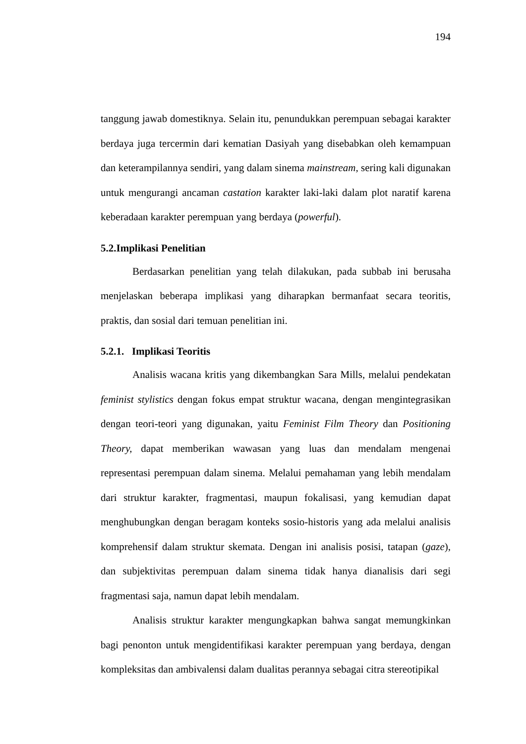194
tanggung jawab domestiknya. Selain itu, penundukkan perempuan sebagai karakter berdaya juga tercermin dari kematian Dasiyah yang disebabkan oleh kemampuan dan keterampilannya sendiri, yang dalam sinema mainstream, sering kali digunakan untuk mengurangi ancaman castation karakter laki-laki dalam plot naratif karena keberadaan karakter perempuan yang berdaya (powerful).
5.2.Implikasi Penelitian
Berdasarkan penelitian yang telah dilakukan, pada subbab ini berusaha menjelaskan beberapa implikasi yang diharapkan bermanfaat secara teoritis, praktis, dan sosial dari temuan penelitian ini.
5.2.1. Implikasi Teoritis
Analisis wacana kritis yang dikembangkan Sara Mills, melalui pendekatan feminist stylistics dengan fokus empat struktur wacana, dengan mengintegrasikan dengan teori-teori yang digunakan, yaitu Feminist Film Theory dan Positioning Theory, dapat memberikan wawasan yang luas dan mendalam mengenai representasi perempuan dalam sinema. Melalui pemahaman yang lebih mendalam dari struktur karakter, fragmentasi, maupun fokalisasi, yang kemudian dapat menghubungkan dengan beragam konteks sosio-historis yang ada melalui analisis komprehensif dalam struktur skemata. Dengan ini analisis posisi, tatapan (gaze), dan subjektivitas perempuan dalam sinema tidak hanya dianalisis dari segi fragmentasi saja, namun dapat lebih mendalam.
Analisis struktur karakter mengungkapkan bahwa sangat memungkinkan bagi penonton untuk mengidentifikasi karakter perempuan yang berdaya, dengan kompleksitas dan ambivalensi dalam dualitas perannya sebagai citra stereotipikal